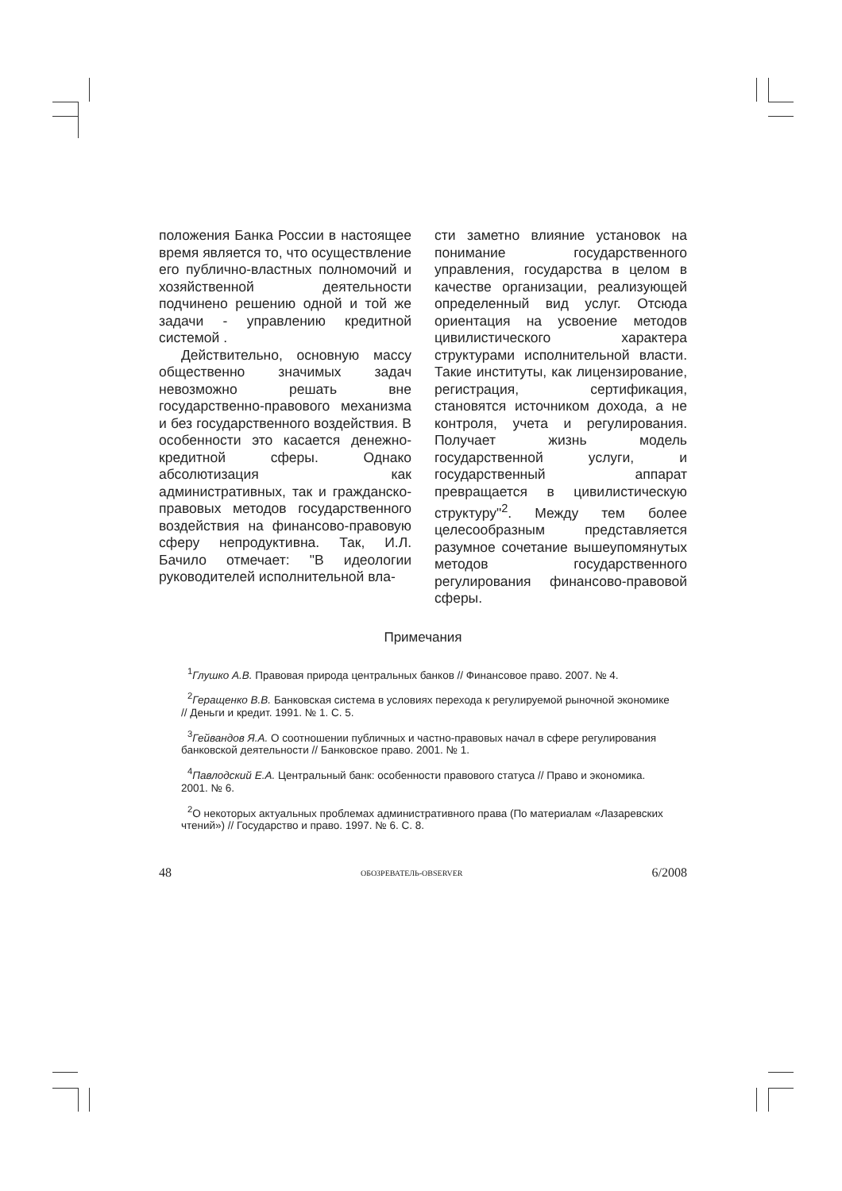положения Банка России в настоящее время является то, что осуществление его публично-властных полномочий и хозяйственной деятельности подчинено решению одной и той же задачи - управлению кредитной системой .
Действительно, основную массу общественно значимых задач невозможно решать вне государственно-правового механизма и без государственного воздействия. В особенности это касается денежно-кредитной сферы. Однако абсолютизация как административных, так и гражданско-правовых методов государственного воздействия на финансово-правовую сферу непродуктивна. Так, И.Л. Бачило отмечает: "В идеологии руководителей исполнительной вла-
сти заметно влияние установок на понимание государственного управления, государства в целом в качестве организации, реализующей определенный вид услуг. Отсюда ориентация на усвоение методов цивилистического характера структурами исполнительной власти. Такие институты, как лицензирование, регистрация, сертификация, становятся источником дохода, а не контроля, учета и регулирования. Получает жизнь модель государственной услуги, и государственный аппарат превращается в цивилистическую структуру"<sup>2</sup>. Между тем более целесообразным представляется разумное сочетание вышеупомянутых методов государственного регулирования финансово-правовой сферы.
Примечания
<sup>1</sup> Глушко А.В. Правовая природа центральных банков // Финансовое право. 2007. № 4.
<sup>2</sup> Геращенко В.В. Банковская система в условиях перехода к регулируемой рыночной экономике // Деньги и кредит. 1991. № 1. С. 5.
<sup>3</sup> Гейвандов Я.А. О соотношении публичных и частно-правовых начал в сфере регулирования банковской деятельности // Банковское право. 2001. № 1.
<sup>4</sup> Павлодский Е.А. Центральный банк: особенности правового статуса // Право и экономика. 2001. № 6.
<sup>2</sup> О некоторых актуальных проблемах административного права (По материалам «Лазаревских чтений») // Государство и право. 1997. № 6. С. 8.
48 ОБОЗРЕВАТЕЛЬ-OBSERVER 6/2008